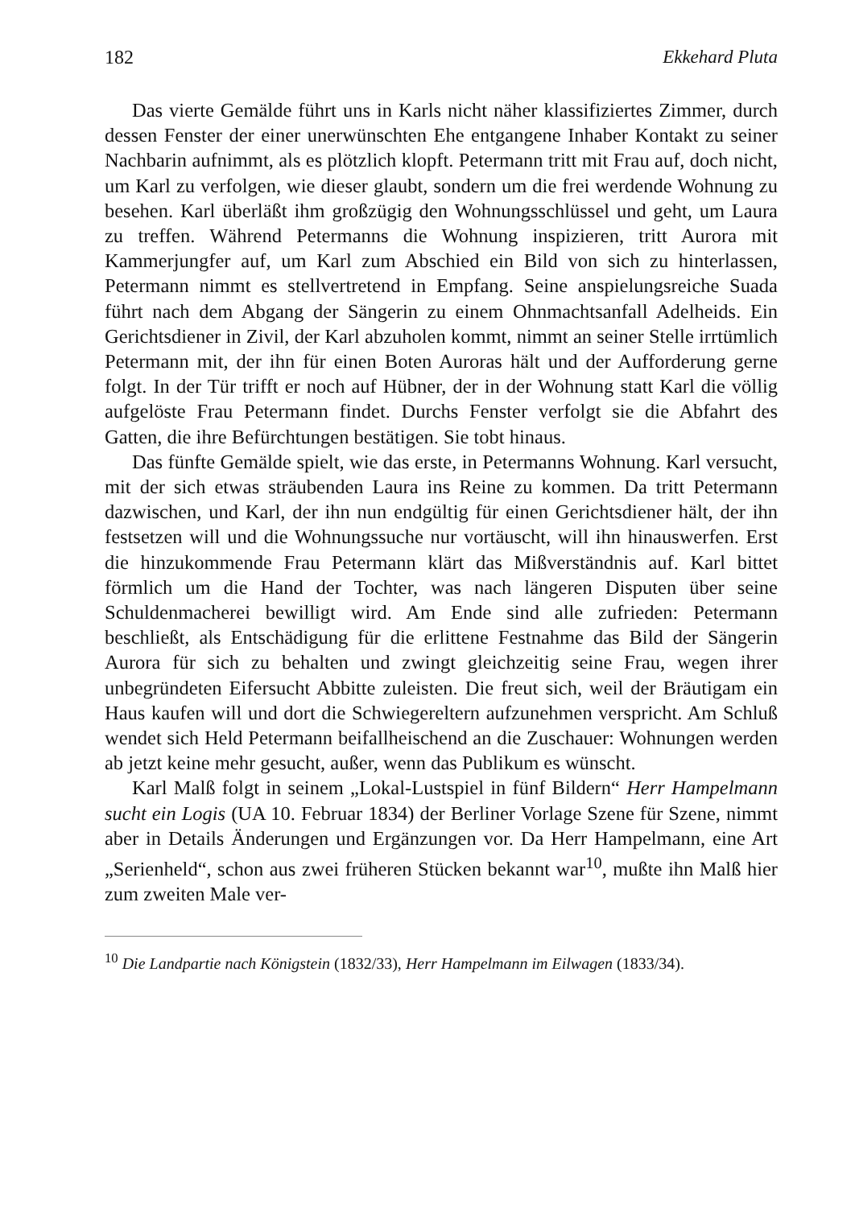182 Ekkehard Pluta
Das vierte Gemälde führt uns in Karls nicht näher klassifiziertes Zimmer, durch dessen Fenster der einer unerwünschten Ehe entgangene Inhaber Kontakt zu seiner Nachbarin aufnimmt, als es plötzlich klopft. Petermann tritt mit Frau auf, doch nicht, um Karl zu verfolgen, wie dieser glaubt, sondern um die frei werdende Wohnung zu besehen. Karl überläßt ihm großzügig den Wohnungsschlüssel und geht, um Laura zu treffen. Während Petermanns die Wohnung inspizieren, tritt Aurora mit Kammerjungfer auf, um Karl zum Abschied ein Bild von sich zu hinterlassen, Petermann nimmt es stellvertretend in Empfang. Seine anspielungsreiche Suada führt nach dem Abgang der Sängerin zu einem Ohnmachtsanfall Adelheids. Ein Gerichtsdiener in Zivil, der Karl abzuholen kommt, nimmt an seiner Stelle irrtümlich Petermann mit, der ihn für einen Boten Auroras hält und der Aufforderung gerne folgt. In der Tür trifft er noch auf Hübner, der in der Wohnung statt Karl die völlig aufgelöste Frau Petermann findet. Durchs Fenster verfolgt sie die Abfahrt des Gatten, die ihre Befürchtungen bestätigen. Sie tobt hinaus.
Das fünfte Gemälde spielt, wie das erste, in Petermanns Wohnung. Karl versucht, mit der sich etwas sträubenden Laura ins Reine zu kommen. Da tritt Petermann dazwischen, und Karl, der ihn nun endgültig für einen Gerichtsdiener hält, der ihn festsetzen will und die Wohnungssuche nur vortäuscht, will ihn hinauswerfen. Erst die hinzukommende Frau Petermann klärt das Mißverständnis auf. Karl bittet förmlich um die Hand der Tochter, was nach längeren Disputen über seine Schuldenmacherei bewilligt wird. Am Ende sind alle zufrieden: Petermann beschließt, als Entschädigung für die erlittene Festnahme das Bild der Sängerin Aurora für sich zu behalten und zwingt gleichzeitig seine Frau, wegen ihrer unbegründeten Eifersucht Abbitte zuleisten. Die freut sich, weil der Bräutigam ein Haus kaufen will und dort die Schwiegereltern aufzunehmen verspricht. Am Schluß wendet sich Held Petermann beifallheischend an die Zuschauer: Wohnungen werden ab jetzt keine mehr gesucht, außer, wenn das Publikum es wünscht.
Karl Malß folgt in seinem „Lokal-Lustspiel in fünf Bildern“ Herr Hampelmann sucht ein Logis (UA 10. Februar 1834) der Berliner Vorlage Szene für Szene, nimmt aber in Details Änderungen und Ergänzungen vor. Da Herr Hampelmann, eine Art „Serienheld“, schon aus zwei früheren Stücken bekannt war<sup>10</sup>, mußte ihn Malß hier zum zweiten Male ver-
<sup>10</sup> Die Landpartie nach Königstein (1832/33), Herr Hampelmann im Eilwagen (1833/34).